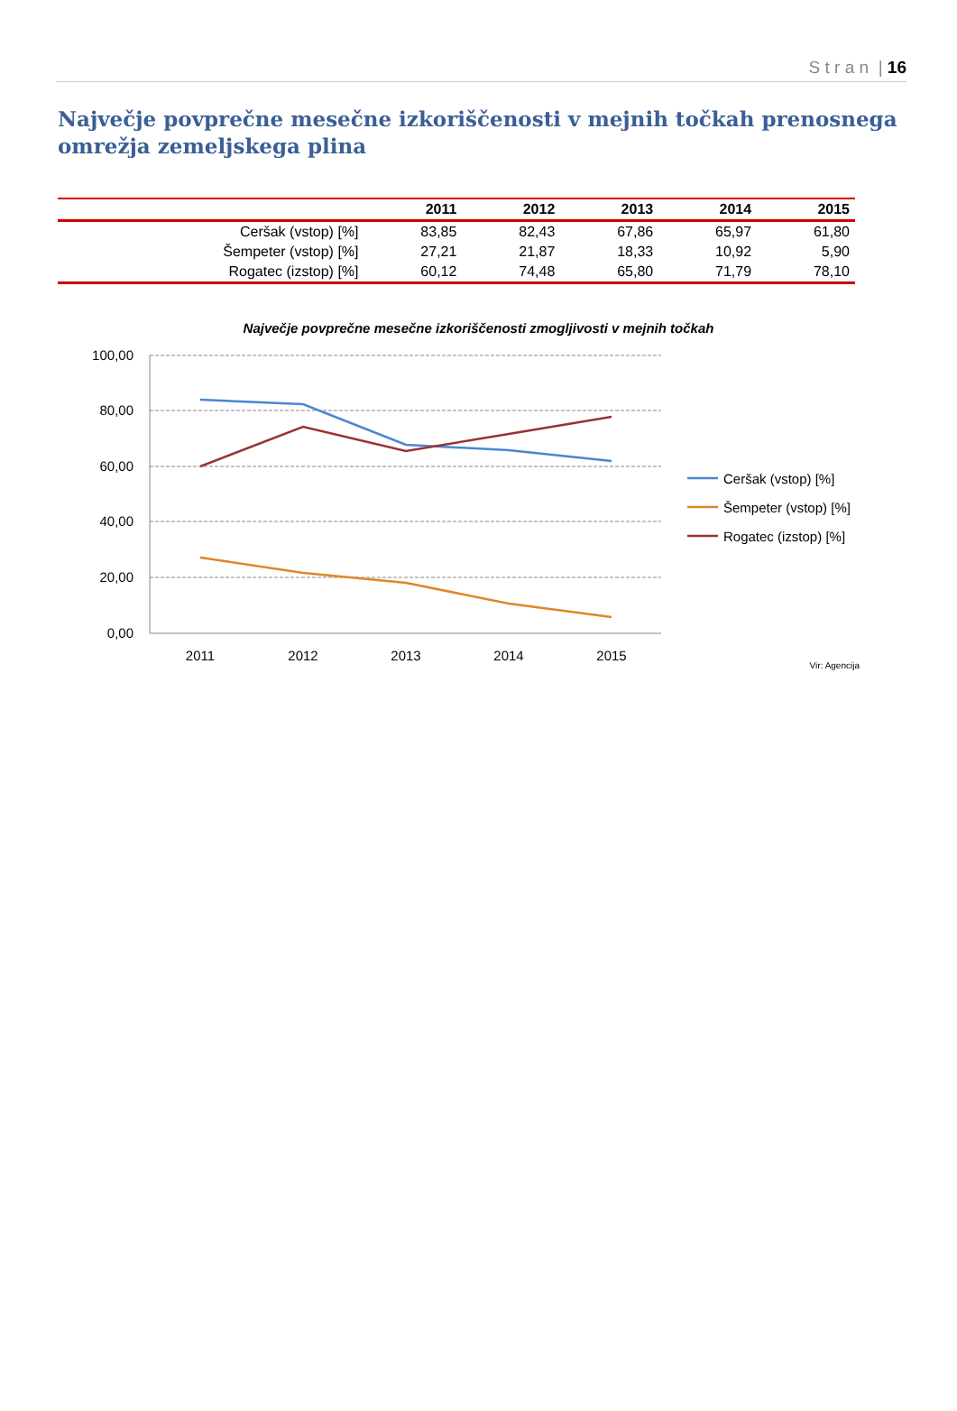S t r a n | 16
Največje povprečne mesečne izkoriščenosti v mejnih točkah prenosnega omrežja zemeljskega plina
| | 2011 | 2012 | 2013 | 2014 | 2015 |
| --- | --- | --- | --- | --- | --- |
| Ceršak (vstop) [%] | 83,85 | 82,43 | 67,86 | 65,97 | 61,80 |
| Šempeter (vstop) [%] | 27,21 | 21,87 | 18,33 | 10,92 | 5,90 |
| Rogatec (izstop) [%] | 60,12 | 74,48 | 65,80 | 71,79 | 78,10 |
Največje povprečne mesečne izkoriščenosti zmogljivosti v mejnih točkah
100,00
80,00
60,00
40,00
20,00
0,00
2011
2012
2013
2014
2015
Ceršak (vstop) [%]
Šempeter (vstop) [%]
Rogatec (izstop) [%]
Vir: Agencija